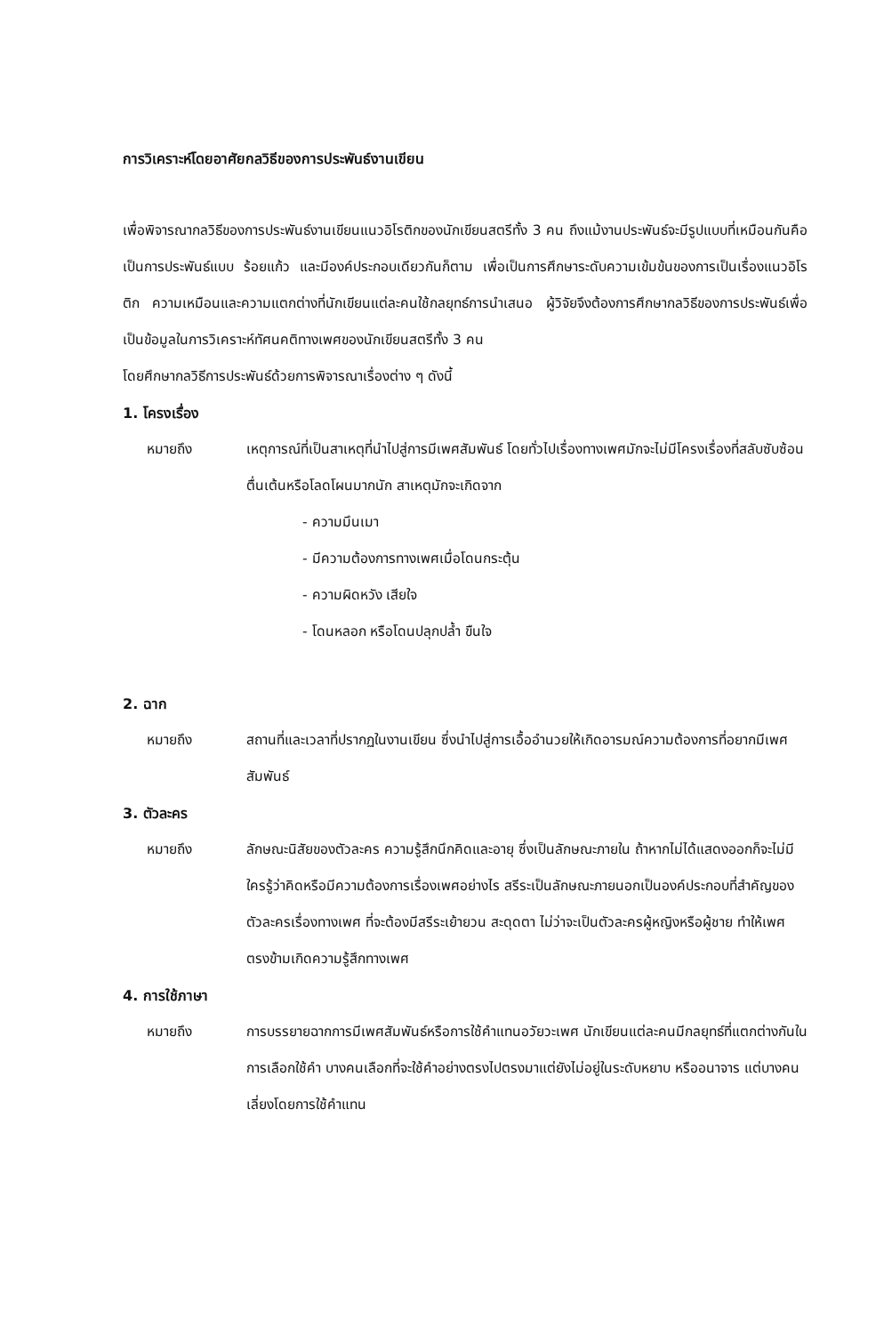การวิเคราะห์โดยอาศัยกลวิธีของการประพันธ์งานเขียน
เพื่อพิจารณากลวิธีของการประพันธ์งานเขียนแนวอิโรติกของนักเขียนสตรีทั้ง 3 คน ถึงแม้งานประพันธ์จะมีรูปแบบที่เหมือนกันคือเป็นการประพันธ์แบบ ร้อยแก้ว และมีองค์ประกอบเดียวกันก็ตาม เพื่อเป็นการศึกษาระดับความเข้มข้นของการเป็นเรื่องแนวอิโรติก ความเหมือนและความแตกต่างที่นักเขียนแต่ละคนใช้กลยุทธ์การนำเสนอ ผู้วิจัยจึงต้องการศึกษากลวิธีของการประพันธ์เพื่อเป็นข้อมูลในการวิเคราะห์ทัศนคติทางเพศของนักเขียนสตรีทั้ง 3 คน
โดยศึกษากลวิธีการประพันธ์ด้วยการพิจารณาเรื่องต่าง ๆ ดังนี้
1. โครงเรื่อง
หมายถึง เหตุการณ์ที่เป็นสาเหตุที่นำไปสู่การมีเพศสัมพันธ์ โดยทั่วไปเรื่องทางเพศมักจะไม่มีโครงเรื่องที่สลับซับซ้อน ตื่นเต้นหรือโลดโผนมากนัก สาเหตุมักจะเกิดจาก
- ความมึนเมา
- มีความต้องการทางเพศเมื่อโดนกระตุ้น
- ความผิดหวัง เสียใจ
- โดนหลอก หรือโดนปลุกปล้ำ ขืนใจ
2. ฉาก
หมายถึง สถานที่และเวลาที่ปรากฏในงานเขียน ซึ่งนำไปสู่การเอื้ออำนวยให้เกิดอารมณ์ความต้องการที่อยากมีเพศสัมพันธ์
3. ตัวละคร
หมายถึง ลักษณะนิสัยของตัวละคร ความรู้สึกนึกคิดและอายุ ซึ่งเป็นลักษณะภายใน ถ้าหากไม่ได้แสดงออกก็จะไม่มีใครรู้ว่าคิดหรือมีความต้องการเรื่องเพศอย่างไร สรีระเป็นลักษณะภายนอกเป็นองค์ประกอบที่สำคัญของตัวละครเรื่องทางเพศ ที่จะต้องมีสรีระเย้ายวน สะดุดตา ไม่ว่าจะเป็นตัวละครผู้หญิงหรือผู้ชาย ทำให้เพศตรงข้ามเกิดความรู้สึกทางเพศ
4. การใช้ภาษา
หมายถึง การบรรยายฉากการมีเพศสัมพันธ์หรือการใช้คำแทนอวัยวะเพศ นักเขียนแต่ละคนมีกลยุทธ์ที่แตกต่างกันในการเลือกใช้คำ บางคนเลือกที่จะใช้คำอย่างตรงไปตรงมาแต่ยังไม่อยู่ในระดับหยาบ หรืออนาจาร แต่บางคนเลี่ยงโดยการใช้คำแทน